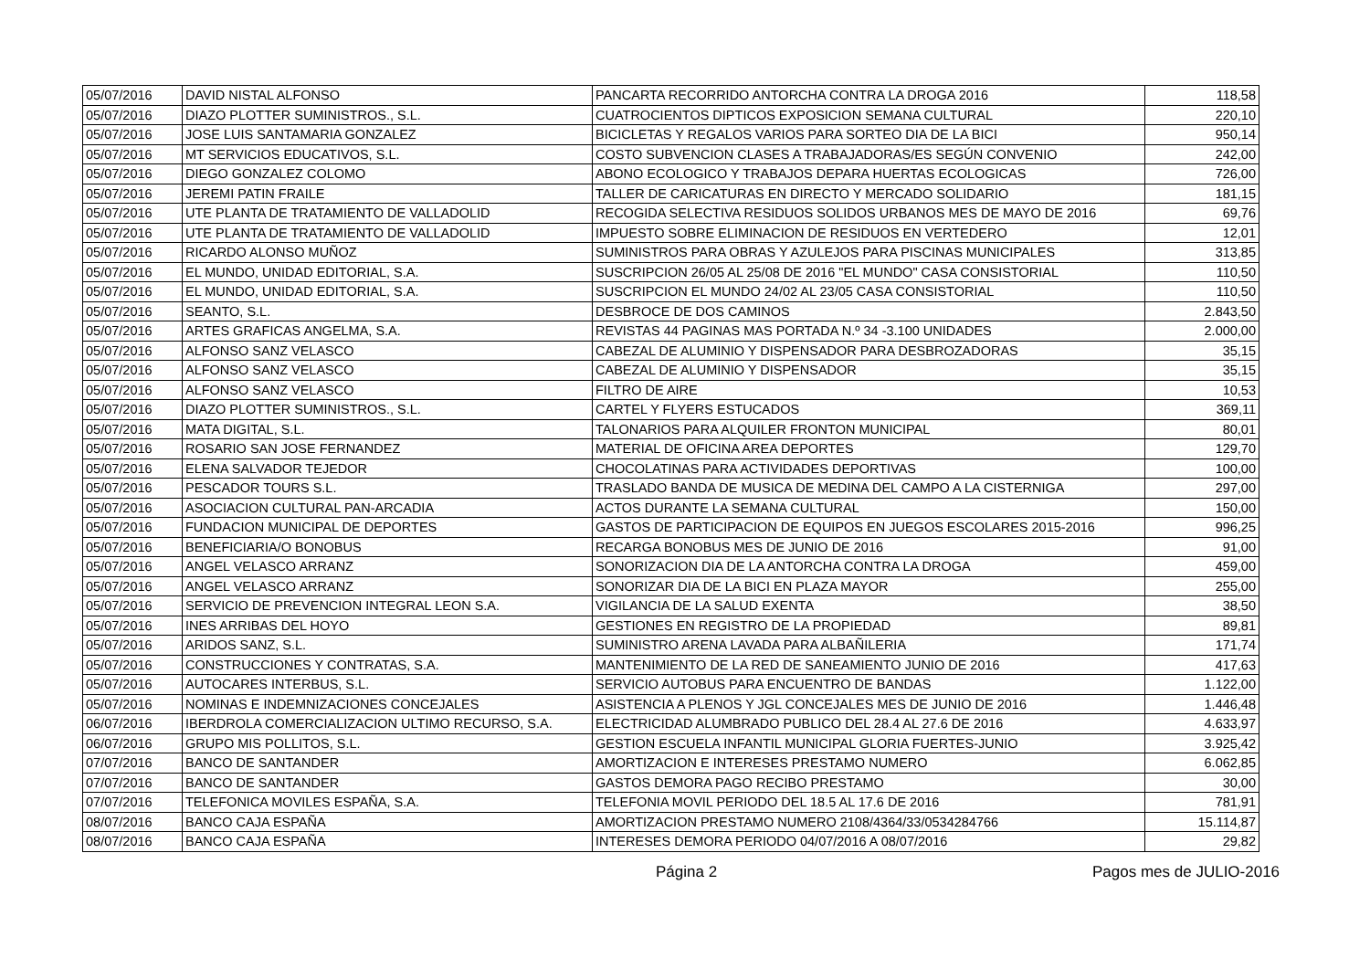| 05/07/2016 | DAVID NISTAL ALFONSO | PANCARTA RECORRIDO ANTORCHA CONTRA LA DROGA 2016 | 118,58 |
| 05/07/2016 | DIAZO PLOTTER SUMINISTROS., S.L. | CUATROCIENTOS DIPTICOS EXPOSICION SEMANA CULTURAL | 220,10 |
| 05/07/2016 | JOSE LUIS SANTAMARIA GONZALEZ | BICICLETAS Y REGALOS VARIOS PARA SORTEO DIA DE LA BICI | 950,14 |
| 05/07/2016 | MT SERVICIOS EDUCATIVOS, S.L. | COSTO SUBVENCION CLASES A TRABAJADORAS/ES SEGÚN CONVENIO | 242,00 |
| 05/07/2016 | DIEGO GONZALEZ COLOMO | ABONO ECOLOGICO Y TRABAJOS DEPARA HUERTAS ECOLOGICAS | 726,00 |
| 05/07/2016 | JEREMI PATIN FRAILE | TALLER DE CARICATURAS EN DIRECTO Y MERCADO SOLIDARIO | 181,15 |
| 05/07/2016 | UTE PLANTA DE TRATAMIENTO DE VALLADOLID | RECOGIDA SELECTIVA RESIDUOS SOLIDOS URBANOS MES DE MAYO DE 2016 | 69,76 |
| 05/07/2016 | UTE PLANTA DE TRATAMIENTO DE VALLADOLID | IMPUESTO SOBRE ELIMINACION DE RESIDUOS EN VERTEDERO | 12,01 |
| 05/07/2016 | RICARDO ALONSO MUÑOZ | SUMINISTROS PARA OBRAS Y AZULEJOS PARA PISCINAS MUNICIPALES | 313,85 |
| 05/07/2016 | EL MUNDO, UNIDAD EDITORIAL, S.A. | SUSCRIPCION 26/05 AL 25/08 DE 2016 "EL MUNDO" CASA CONSISTORIAL | 110,50 |
| 05/07/2016 | EL MUNDO, UNIDAD EDITORIAL, S.A. | SUSCRIPCION EL MUNDO 24/02 AL 23/05 CASA CONSISTORIAL | 110,50 |
| 05/07/2016 | SEANTO, S.L. | DESBROCE DE DOS CAMINOS | 2.843,50 |
| 05/07/2016 | ARTES GRAFICAS ANGELMA, S.A. | REVISTAS 44 PAGINAS MAS PORTADA N.º 34 -3.100 UNIDADES | 2.000,00 |
| 05/07/2016 | ALFONSO SANZ VELASCO | CABEZAL DE ALUMINIO Y DISPENSADOR PARA DESBROZADORAS | 35,15 |
| 05/07/2016 | ALFONSO SANZ VELASCO | CABEZAL DE ALUMINIO Y DISPENSADOR | 35,15 |
| 05/07/2016 | ALFONSO SANZ VELASCO | FILTRO DE AIRE | 10,53 |
| 05/07/2016 | DIAZO PLOTTER SUMINISTROS., S.L. | CARTEL Y FLYERS ESTUCADOS | 369,11 |
| 05/07/2016 | MATA DIGITAL, S.L. | TALONARIOS PARA ALQUILER FRONTON MUNICIPAL | 80,01 |
| 05/07/2016 | ROSARIO SAN JOSE FERNANDEZ | MATERIAL DE OFICINA AREA DEPORTES | 129,70 |
| 05/07/2016 | ELENA SALVADOR TEJEDOR | CHOCOLATINAS PARA ACTIVIDADES DEPORTIVAS | 100,00 |
| 05/07/2016 | PESCADOR TOURS S.L. | TRASLADO BANDA DE MUSICA DE MEDINA DEL CAMPO A LA CISTERNIGA | 297,00 |
| 05/07/2016 | ASOCIACION CULTURAL PAN-ARCADIA | ACTOS DURANTE LA SEMANA CULTURAL | 150,00 |
| 05/07/2016 | FUNDACION MUNICIPAL DE DEPORTES | GASTOS DE PARTICIPACION DE EQUIPOS EN JUEGOS ESCOLARES 2015-2016 | 996,25 |
| 05/07/2016 | BENEFICIARIA/O BONOBUS | RECARGA BONOBUS MES DE JUNIO DE 2016 | 91,00 |
| 05/07/2016 | ANGEL VELASCO ARRANZ | SONORIZACION DIA DE LA ANTORCHA CONTRA LA DROGA | 459,00 |
| 05/07/2016 | ANGEL VELASCO ARRANZ | SONORIZAR DIA DE LA BICI EN PLAZA MAYOR | 255,00 |
| 05/07/2016 | SERVICIO DE PREVENCION INTEGRAL LEON S.A. | VIGILANCIA DE LA SALUD EXENTA | 38,50 |
| 05/07/2016 | INES ARRIBAS DEL HOYO | GESTIONES EN REGISTRO DE LA PROPIEDAD | 89,81 |
| 05/07/2016 | ARIDOS SANZ, S.L. | SUMINISTRO ARENA LAVADA PARA ALBAÑILERIA | 171,74 |
| 05/07/2016 | CONSTRUCCIONES Y CONTRATAS, S.A. | MANTENIMIENTO DE LA RED DE SANEAMIENTO JUNIO DE 2016 | 417,63 |
| 05/07/2016 | AUTOCARES INTERBUS, S.L. | SERVICIO AUTOBUS PARA ENCUENTRO DE BANDAS | 1.122,00 |
| 05/07/2016 | NOMINAS E INDEMNIZACIONES CONCEJALES | ASISTENCIA A PLENOS Y JGL CONCEJALES MES DE JUNIO DE 2016 | 1.446,48 |
| 06/07/2016 | IBERDROLA COMERCIALIZACION ULTIMO RECURSO, S.A. | ELECTRICIDAD ALUMBRADO PUBLICO DEL 28.4 AL 27.6 DE 2016 | 4.633,97 |
| 06/07/2016 | GRUPO MIS POLLITOS, S.L. | GESTION ESCUELA INFANTIL MUNICIPAL GLORIA FUERTES-JUNIO | 3.925,42 |
| 07/07/2016 | BANCO DE SANTANDER | AMORTIZACION E INTERESES PRESTAMO NUMERO | 6.062,85 |
| 07/07/2016 | BANCO DE SANTANDER | GASTOS DEMORA PAGO RECIBO PRESTAMO | 30,00 |
| 07/07/2016 | TELEFONICA MOVILES ESPAÑA, S.A. | TELEFONIA MOVIL PERIODO DEL 18.5 AL 17.6 DE 2016 | 781,91 |
| 08/07/2016 | BANCO CAJA ESPAÑA | AMORTIZACION PRESTAMO NUMERO 2108/4364/33/0534284766 | 15.114,87 |
| 08/07/2016 | BANCO CAJA ESPAÑA | INTERESES DEMORA PERIODO 04/07/2016 A 08/07/2016 | 29,82 |
Página 2 Pagos mes de JULIO-2016